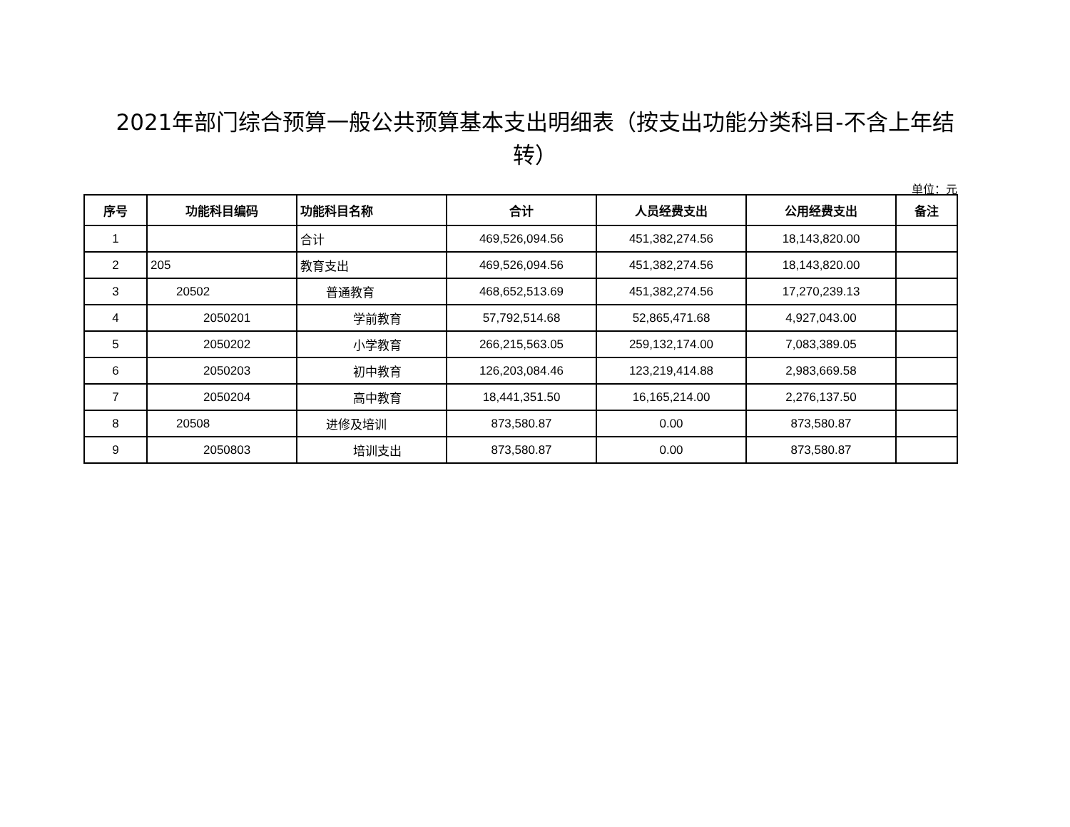2021年部门综合预算一般公共预算基本支出明细表（按支出功能分类科目-不含上年结转）
单位：元
| 序号 | 功能科目编码 | 功能科目名称 | 合计 | 人员经费支出 | 公用经费支出 | 备注 |
| --- | --- | --- | --- | --- | --- | --- |
| 1 | | 合计 | 469,526,094.56 | 451,382,274.56 | 18,143,820.00 | |
| 2 | 205 | 教育支出 | 469,526,094.56 | 451,382,274.56 | 18,143,820.00 | |
| 3 | 20502 | 普通教育 | 468,652,513.69 | 451,382,274.56 | 17,270,239.13 | |
| 4 | 2050201 | 学前教育 | 57,792,514.68 | 52,865,471.68 | 4,927,043.00 | |
| 5 | 2050202 | 小学教育 | 266,215,563.05 | 259,132,174.00 | 7,083,389.05 | |
| 6 | 2050203 | 初中教育 | 126,203,084.46 | 123,219,414.88 | 2,983,669.58 | |
| 7 | 2050204 | 高中教育 | 18,441,351.50 | 16,165,214.00 | 2,276,137.50 | |
| 8 | 20508 | 进修及培训 | 873,580.87 | 0.00 | 873,580.87 | |
| 9 | 2050803 | 培训支出 | 873,580.87 | 0.00 | 873,580.87 | |